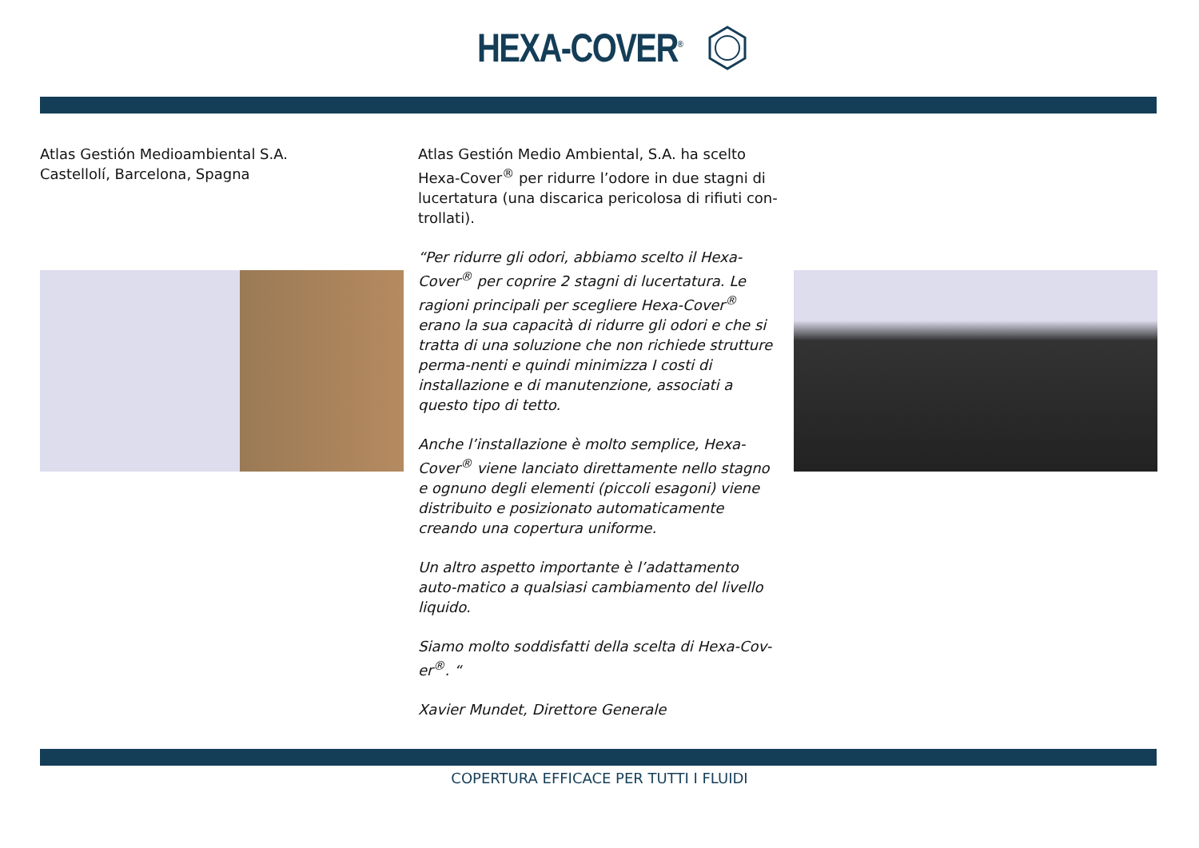HEXA-COVER<sup>®</sup>
Atlas Gestión Medioambiental S.A.
Castellolí, Barcelona, Spagna
Atlas Gestión Medio Ambiental, S.A. ha scelto Hexa-Cover<sup>®</sup> per ridurre l’odore in due stagni di lucertatura (una discarica pericolosa di rifiuti con-trollati).
“Per ridurre gli odori, abbiamo scelto il Hexa-Cover<sup>®</sup> per coprire 2 stagni di lucertatura. Le ragioni principali per scegliere Hexa-Cover<sup>®</sup> erano la sua capacità di ridurre gli odori e che si tratta di una soluzione che non richiede strutture perma-nenti e quindi minimizza I costi di installazione e di manutenzione, associati a questo tipo di tetto.
Anche l’installazione è molto semplice, Hexa-Cover<sup>®</sup> viene lanciato direttamente nello stagno e ognuno degli elementi (piccoli esagoni) viene distribuito e posizionato automaticamente creando una copertura uniforme.
Un altro aspetto importante è l’adattamento auto-matico a qualsiasi cambiamento del livello liquido.
Siamo molto soddisfatti della scelta di Hexa-Cov-er<sup>®</sup>. “
Xavier Mundet, Direttore Generale
COPERTURA EFFICACE PER TUTTI I FLUIDI